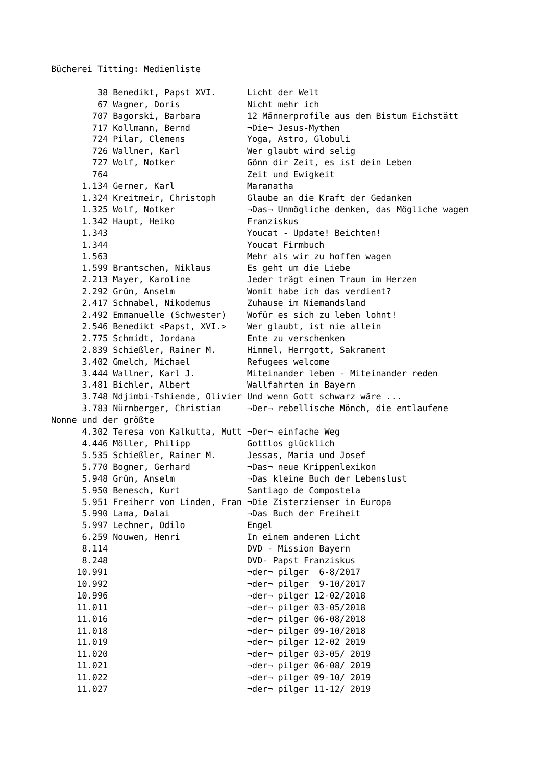Bücherei Titting: Medienliste

         38 Benedikt, Papst XVI.      Licht der Welt
         67 Wagner, Doris             Nicht mehr ich
        707 Bagorski, Barbara         12 Männerprofile aus dem Bistum Eichstätt
        717 Kollmann, Bernd           ¬Die¬ Jesus-Mythen
        724 Pilar, Clemens            Yoga, Astro, Globuli
        726 Wallner, Karl             Wer glaubt wird selig
        727 Wolf, Notker              Gönn dir Zeit, es ist dein Leben
        764                           Zeit und Ewigkeit
      1.134 Gerner, Karl              Maranatha
      1.324 Kreitmeir, Christoph      Glaube an die Kraft der Gedanken
      1.325 Wolf, Notker              ¬Das¬ Unmögliche denken, das Mögliche wagen
      1.342 Haupt, Heiko              Franziskus
      1.343                           Youcat - Update! Beichten!
      1.344                           Youcat Firmbuch
      1.563                           Mehr als wir zu hoffen wagen
      1.599 Brantschen, Niklaus       Es geht um die Liebe
      2.213 Mayer, Karoline           Jeder trägt einen Traum im Herzen
      2.292 Grün, Anselm              Womit habe ich das verdient?
      2.417 Schnabel, Nikodemus       Zuhause im Niemandsland
      2.492 Emmanuelle (Schwester)    Wofür es sich zu leben lohnt!
      2.546 Benedikt <Papst, XVI.>    Wer glaubt, ist nie allein
      2.775 Schmidt, Jordana          Ente zu verschenken
      2.839 Schießler, Rainer M.      Himmel, Herrgott, Sakrament
      3.402 Gmelch, Michael           Refugees welcome
      3.444 Wallner, Karl J.          Miteinander leben - Miteinander reden
      3.481 Bichler, Albert           Wallfahrten in Bayern
      3.748 Ndjimbi-Tshiende, Olivier Und wenn Gott schwarz wäre ...
      3.783 Nürnberger, Christian     ¬Der¬ rebellische Mönch, die entlaufene
Nonne und der größte
      4.302 Teresa von Kalkutta, Mutt ¬Der¬ einfache Weg
      4.446 Möller, Philipp           Gottlos glücklich
      5.535 Schießler, Rainer M.      Jessas, Maria und Josef
      5.770 Bogner, Gerhard           ¬Das¬ neue Krippenlexikon
      5.948 Grün, Anselm              ¬Das kleine Buch der Lebenslust
      5.950 Benesch, Kurt             Santiago de Compostela
      5.951 Freiherr von Linden, Fran ¬Die Zisterzienser in Europa
      5.990 Lama, Dalai               ¬Das Buch der Freiheit
      5.997 Lechner, Odilo            Engel
      6.259 Nouwen, Henri             In einem anderen Licht
      8.114                           DVD - Mission Bayern
      8.248                           DVD- Papst Franziskus
     10.991                           ¬der¬ pilger  6-8/2017
     10.992                           ¬der¬ pilger  9-10/2017
     10.996                           ¬der¬ pilger 12-02/2018
     11.011                           ¬der¬ pilger 03-05/2018
     11.016                           ¬der¬ pilger 06-08/2018
     11.018                           ¬der¬ pilger 09-10/2018
     11.019                           ¬der¬ pilger 12-02 2019
     11.020                           ¬der¬ pilger 03-05/ 2019
     11.021                           ¬der¬ pilger 06-08/ 2019
     11.022                           ¬der¬ pilger 09-10/ 2019
     11.027                           ¬der¬ pilger 11-12/ 2019